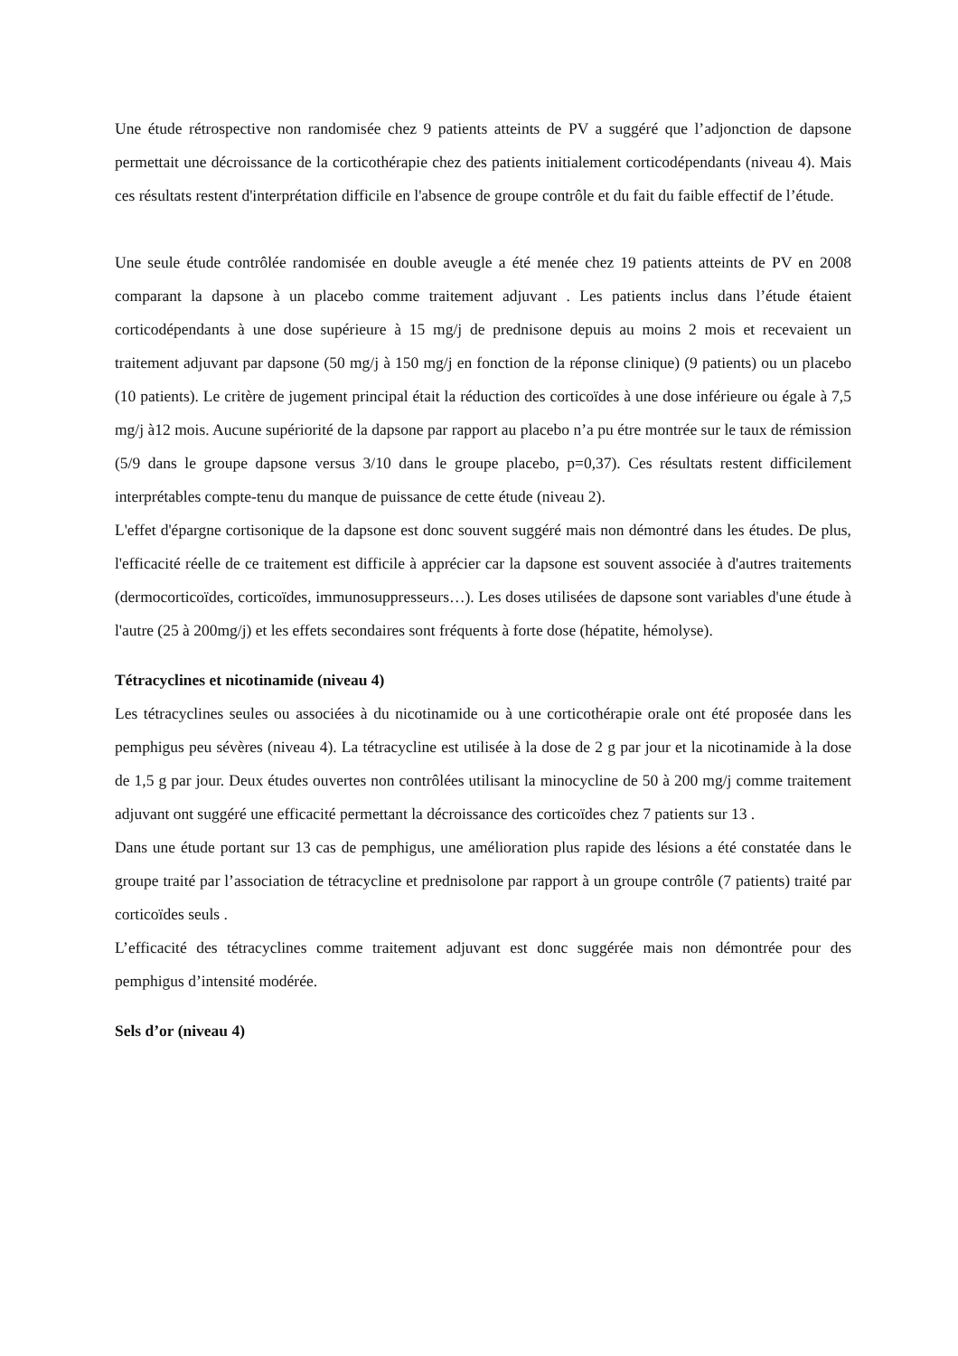Une étude rétrospective non randomisée chez 9 patients atteints de PV a suggéré que l’adjonction de dapsone permettait une décroissance de la corticothérapie chez des patients initialement corticodépendants (niveau 4). Mais ces résultats restent d'interprétation difficile en l'absence de groupe contrôle et du fait du faible effectif de l’étude.
Une seule étude contrôlée randomisée en double aveugle a été menée chez 19 patients atteints de PV en 2008 comparant la dapsone à un placebo comme traitement adjuvant . Les patients inclus dans l’étude étaient corticodépendants à une dose supérieure à 15 mg/j de prednisone depuis au moins 2 mois et recevaient un traitement adjuvant par dapsone (50 mg/j à 150 mg/j en fonction de la réponse clinique) (9 patients) ou un placebo (10 patients). Le critère de jugement principal était la réduction des corticoïdes à une dose inférieure ou égale à 7,5 mg/j à12 mois. Aucune supériorité de la dapsone par rapport au placebo n’a pu étre montrée sur le taux de rémission (5/9 dans le groupe dapsone versus 3/10 dans le groupe placebo, p=0,37). Ces résultats restent difficilement interprétables compte-tenu du manque de puissance de cette étude (niveau 2).
L'effet d'épargne cortisonique de la dapsone est donc souvent suggéré mais non démontré dans les études. De plus, l'efficacité réelle de ce traitement est difficile à apprécier car la dapsone est souvent associée à d'autres traitements (dermocorticoïdes, corticoïdes, immunosuppresseurs…). Les doses utilisées de dapsone sont variables d'une étude à l'autre (25 à 200mg/j) et les effets secondaires sont fréquents à forte dose (hépatite, hémolyse).
Tétracyclines et nicotinamide (niveau 4)
Les tétracyclines seules ou associées à du nicotinamide ou à une corticothérapie orale ont été proposée dans les pemphigus peu sévères (niveau 4). La tétracycline est utilisée à la dose de 2 g par jour et la nicotinamide à la dose de 1,5 g par jour. Deux études ouvertes non contrôlées utilisant la minocycline de 50 à 200 mg/j comme traitement adjuvant ont suggéré une efficacité permettant la décroissance des corticoïdes chez 7 patients sur 13 .
Dans une étude portant sur 13 cas de pemphigus, une amélioration plus rapide des lésions a été constatée dans le groupe traité par l’association de tétracycline et prednisolone par rapport à un groupe contrôle (7 patients) traité par corticoïdes seuls .
L’efficacité des tétracyclines comme traitement adjuvant est donc suggérée mais non démontrée pour des pemphigus d’intensité modérée.
Sels d’or (niveau 4)